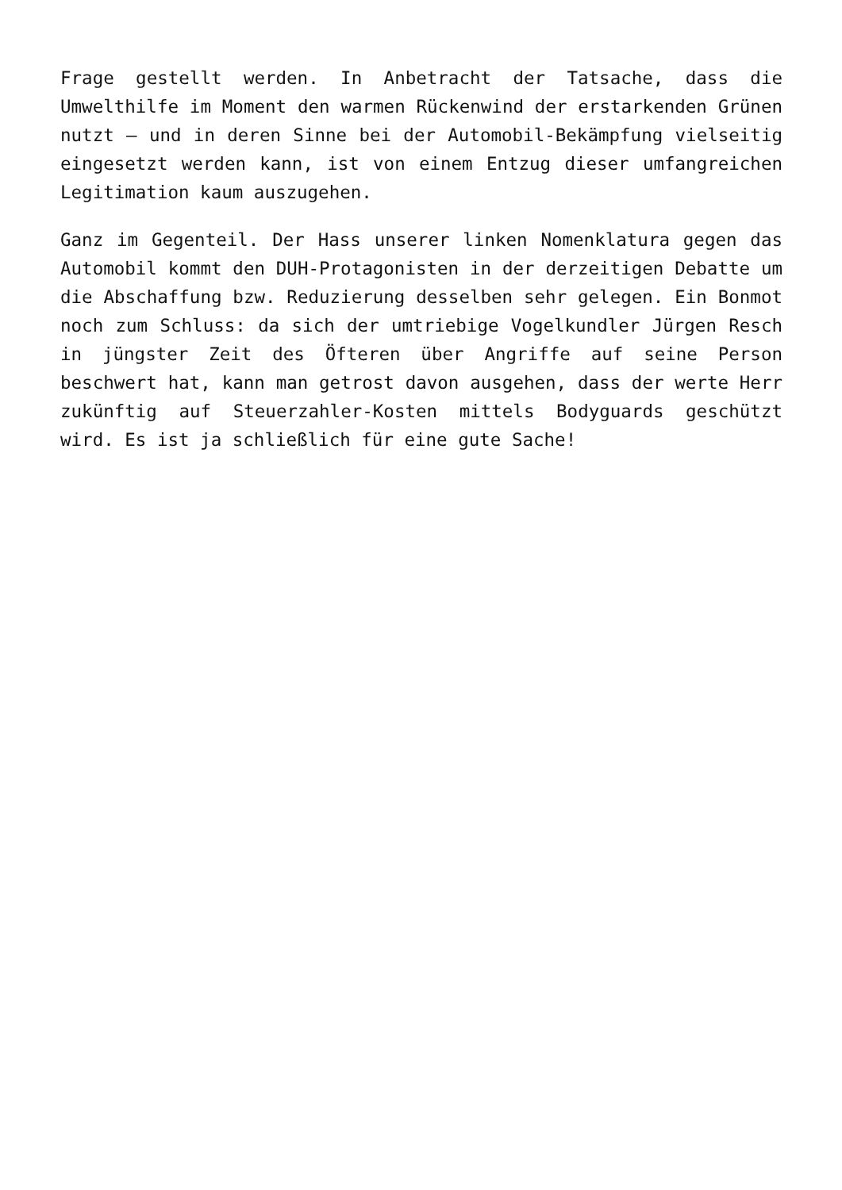Frage gestellt werden. In Anbetracht der Tatsache, dass die Umwelthilfe im Moment den warmen Rückenwind der erstarkenden Grünen nutzt – und in deren Sinne bei der Automobil-Bekämpfung vielseitig eingesetzt werden kann, ist von einem Entzug dieser umfangreichen Legitimation kaum auszugehen.
Ganz im Gegenteil. Der Hass unserer linken Nomenklatura gegen das Automobil kommt den DUH-Protagonisten in der derzeitigen Debatte um die Abschaffung bzw. Reduzierung desselben sehr gelegen. Ein Bonmot noch zum Schluss: da sich der umtriebige Vogelkundler Jürgen Resch in jüngster Zeit des Öfteren über Angriffe auf seine Person beschwert hat, kann man getrost davon ausgehen, dass der werte Herr zukünftig auf Steuerzahler-Kosten mittels Bodyguards geschützt wird. Es ist ja schließlich für eine gute Sache!